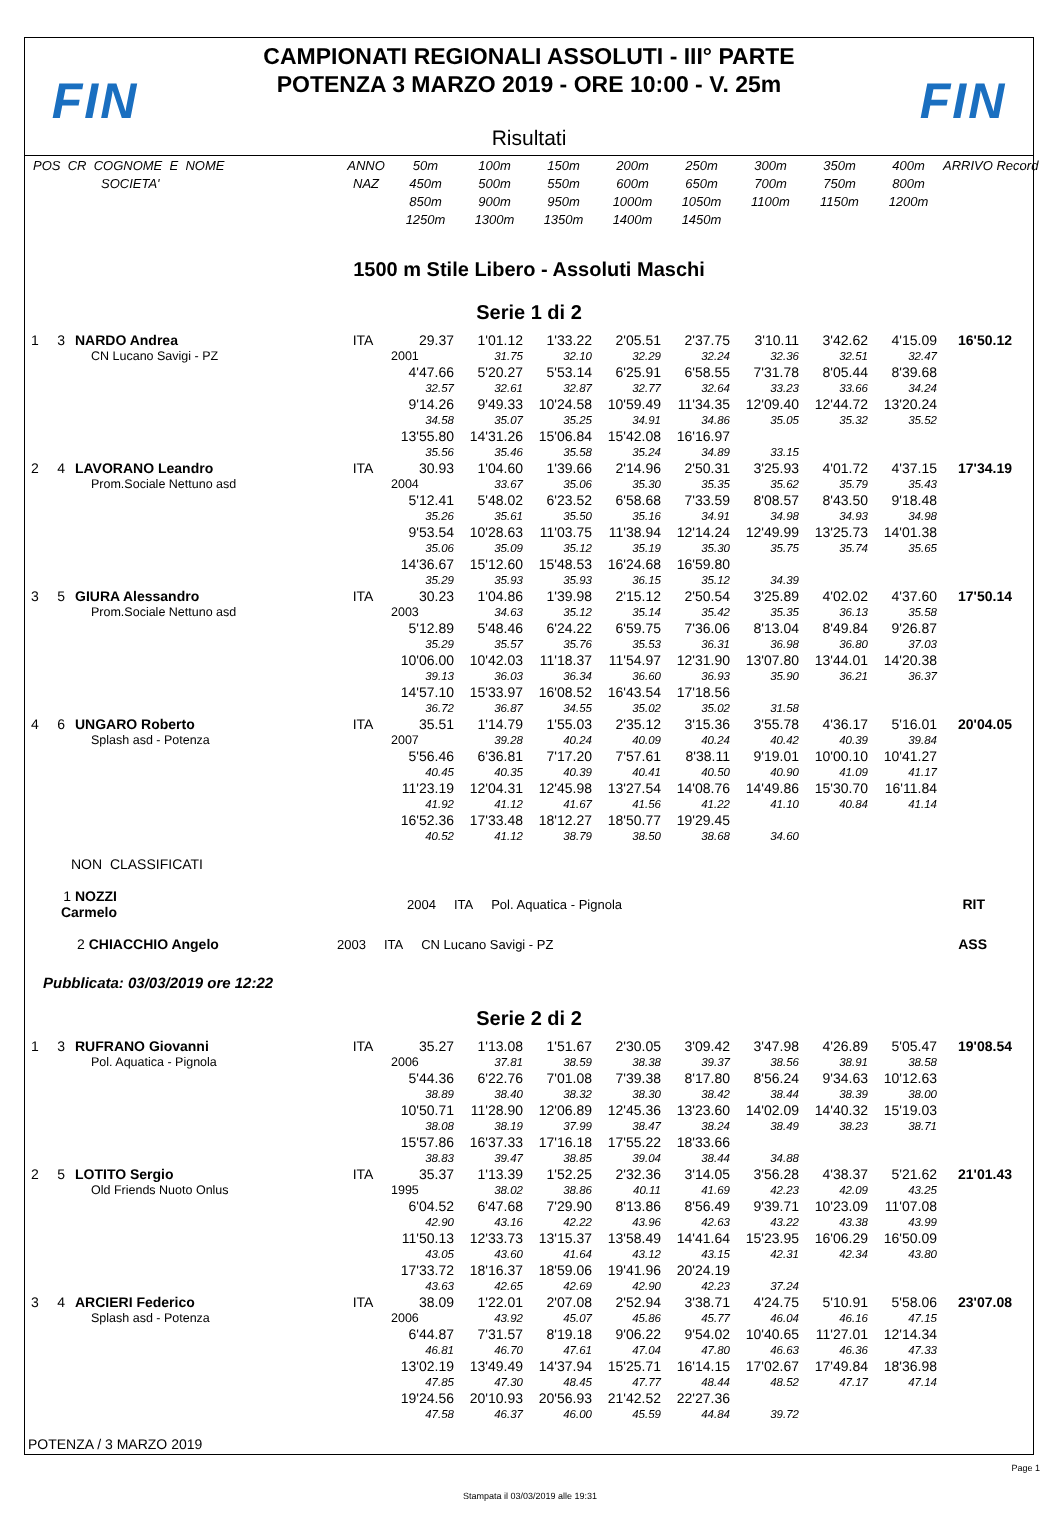FIN
CAMPIONATI REGIONALI ASSOLUTI - III° PARTE
POTENZA 3 MARZO 2019 - ORE 10:00 - V. 25m
Risultati
FIN
| POS CR COGNOME E NOME | ANNO | 50m | 100m | 150m | 200m | 250m | 300m | 350m | 400m | ARRIVO Record |
| SOCIETA' | NAZ | 450m | 500m | 550m | 600m | 650m | 700m | 750m | 800m | |
| | | 850m | 900m | 950m | 1000m | 1050m | 1100m | 1150m | 1200m | |
| | | 1250m | 1300m | 1350m | 1400m | 1450m | | | | |
1500 m Stile Libero - Assoluti Maschi
Serie 1 di 2
| 1 | 3 | NARDO Andrea | ITA | 29.37 | 1'01.12 | 1'33.22 | 2'05.51 | 2'37.75 | 3'10.11 | 3'42.62 | 4'15.09 | 16'50.12 |
| | | CN Lucano Savigi - PZ | | 2001 | 31.75 | 32.10 | 32.29 | 32.24 | 32.36 | 32.51 | 32.47 | |
| | | | | 4'47.66 | 5'20.27 | 5'53.14 | 6'25.91 | 6'58.55 | 7'31.78 | 8'05.44 | 8'39.68 | |
| | | | | 32.57 | 32.61 | 32.87 | 32.77 | 32.64 | 33.23 | 33.66 | 34.24 | |
| | | | | 9'14.26 | 9'49.33 | 10'24.58 | 10'59.49 | 11'34.35 | 12'09.40 | 12'44.72 | 13'20.24 | |
| | | | | 34.58 | 35.07 | 35.25 | 34.91 | 34.86 | 35.05 | 35.32 | 35.52 | |
| | | | | 13'55.80 | 14'31.26 | 15'06.84 | 15'42.08 | 16'16.97 | | | | |
| | | | | 35.56 | 35.46 | 35.58 | 35.24 | 34.89 | 33.15 | | | |
| 2 | 4 | LAVORANO Leandro | ITA | 30.93 | 1'04.60 | 1'39.66 | 2'14.96 | 2'50.31 | 3'25.93 | 4'01.72 | 4'37.15 | 17'34.19 |
| | | Prom.Sociale Nettuno asd | | 2004 | 33.67 | 35.06 | 35.30 | 35.35 | 35.62 | 35.79 | 35.43 | |
| | | | | 5'12.41 | 5'48.02 | 6'23.52 | 6'58.68 | 7'33.59 | 8'08.57 | 8'43.50 | 9'18.48 | |
| | | | | 35.26 | 35.61 | 35.50 | 35.16 | 34.91 | 34.98 | 34.93 | 34.98 | |
| | | | | 9'53.54 | 10'28.63 | 11'03.75 | 11'38.94 | 12'14.24 | 12'49.99 | 13'25.73 | 14'01.38 | |
| | | | | 35.06 | 35.09 | 35.12 | 35.19 | 35.30 | 35.75 | 35.74 | 35.65 | |
| | | | | 14'36.67 | 15'12.60 | 15'48.53 | 16'24.68 | 16'59.80 | | | | |
| | | | | 35.29 | 35.93 | 35.93 | 36.15 | 35.12 | 34.39 | | | |
| 3 | 5 | GIURA Alessandro | ITA | 30.23 | 1'04.86 | 1'39.98 | 2'15.12 | 2'50.54 | 3'25.89 | 4'02.02 | 4'37.60 | 17'50.14 |
| | | Prom.Sociale Nettuno asd | | 2003 | 34.63 | 35.12 | 35.14 | 35.42 | 35.35 | 36.13 | 35.58 | |
| | | | | 5'12.89 | 5'48.46 | 6'24.22 | 6'59.75 | 7'36.06 | 8'13.04 | 8'49.84 | 9'26.87 | |
| | | | | 35.29 | 35.57 | 35.76 | 35.53 | 36.31 | 36.98 | 36.80 | 37.03 | |
| | | | | 10'06.00 | 10'42.03 | 11'18.37 | 11'54.97 | 12'31.90 | 13'07.80 | 13'44.01 | 14'20.38 | |
| | | | | 39.13 | 36.03 | 36.34 | 36.60 | 36.93 | 35.90 | 36.21 | 36.37 | |
| | | | | 14'57.10 | 15'33.97 | 16'08.52 | 16'43.54 | 17'18.56 | | | | |
| | | | | 36.72 | 36.87 | 34.55 | 35.02 | 35.02 | 31.58 | | | |
| 4 | 6 | UNGARO Roberto | ITA | 35.51 | 1'14.79 | 1'55.03 | 2'35.12 | 3'15.36 | 3'55.78 | 4'36.17 | 5'16.01 | 20'04.05 |
| | | Splash asd - Potenza | | 2007 | 39.28 | 40.24 | 40.09 | 40.24 | 40.42 | 40.39 | 39.84 | |
| | | | | 5'56.46 | 6'36.81 | 7'17.20 | 7'57.61 | 8'38.11 | 9'19.01 | 10'00.10 | 10'41.27 | |
| | | | | 40.45 | 40.35 | 40.39 | 40.41 | 40.50 | 40.90 | 41.09 | 41.17 | |
| | | | | 11'23.19 | 12'04.31 | 12'45.98 | 13'27.54 | 14'08.76 | 14'49.86 | 15'30.70 | 16'11.84 | |
| | | | | 41.92 | 41.12 | 41.67 | 41.56 | 41.22 | 41.10 | 40.84 | 41.14 | |
| | | | | 16'52.36 | 17'33.48 | 18'12.27 | 18'50.77 | 19'29.45 | | | | |
| | | | | 40.52 | 41.12 | 38.79 | 38.50 | 38.68 | 34.60 | | | |
NON CLASSIFICATI
1 NOZZI Carmelo 2004 ITA Pol. Aquatica - Pignola RIT
2 CHIACCHIO Angelo 2003 ITA CN Lucano Savigi - PZ ASS
Pubblicata: 03/03/2019 ore 12:22
Serie 2 di 2
| 1 | 3 | RUFRANO Giovanni | ITA | 35.27 | 1'13.08 | 1'51.67 | 2'30.05 | 3'09.42 | 3'47.98 | 4'26.89 | 5'05.47 | 19'08.54 |
| | | Pol. Aquatica - Pignola | | 2006 | 37.81 | 38.59 | 38.38 | 39.37 | 38.56 | 38.91 | 38.58 | |
| | | | | 5'44.36 | 6'22.76 | 7'01.08 | 7'39.38 | 8'17.80 | 8'56.24 | 9'34.63 | 10'12.63 | |
| | | | | 38.89 | 38.40 | 38.32 | 38.30 | 38.42 | 38.44 | 38.39 | 38.00 | |
| | | | | 10'50.71 | 11'28.90 | 12'06.89 | 12'45.36 | 13'23.60 | 14'02.09 | 14'40.32 | 15'19.03 | |
| | | | | 38.08 | 38.19 | 37.99 | 38.47 | 38.24 | 38.49 | 38.23 | 38.71 | |
| | | | | 15'57.86 | 16'37.33 | 17'16.18 | 17'55.22 | 18'33.66 | | | | |
| | | | | 38.83 | 39.47 | 38.85 | 39.04 | 38.44 | 34.88 | | | |
| 2 | 5 | LOTITO Sergio | ITA | 35.37 | 1'13.39 | 1'52.25 | 2'32.36 | 3'14.05 | 3'56.28 | 4'38.37 | 5'21.62 | 21'01.43 |
| | | Old Friends Nuoto Onlus | | 1995 | 38.02 | 38.86 | 40.11 | 41.69 | 42.23 | 42.09 | 43.25 | |
| | | | | 6'04.52 | 6'47.68 | 7'29.90 | 8'13.86 | 8'56.49 | 9'39.71 | 10'23.09 | 11'07.08 | |
| | | | | 42.90 | 43.16 | 42.22 | 43.96 | 42.63 | 43.22 | 43.38 | 43.99 | |
| | | | | 11'50.13 | 12'33.73 | 13'15.37 | 13'58.49 | 14'41.64 | 15'23.95 | 16'06.29 | 16'50.09 | |
| | | | | 43.05 | 43.60 | 41.64 | 43.12 | 43.15 | 42.31 | 42.34 | 43.80 | |
| | | | | 17'33.72 | 18'16.37 | 18'59.06 | 19'41.96 | 20'24.19 | | | | |
| | | | | 43.63 | 42.65 | 42.69 | 42.90 | 42.23 | 37.24 | | | |
| 3 | 4 | ARCIERI Federico | ITA | 38.09 | 1'22.01 | 2'07.08 | 2'52.94 | 3'38.71 | 4'24.75 | 5'10.91 | 5'58.06 | 23'07.08 |
| | | Splash asd - Potenza | | 2006 | 43.92 | 45.07 | 45.86 | 45.77 | 46.04 | 46.16 | 47.15 | |
| | | | | 6'44.87 | 7'31.57 | 8'19.18 | 9'06.22 | 9'54.02 | 10'40.65 | 11'27.01 | 12'14.34 | |
| | | | | 46.81 | 46.70 | 47.61 | 47.04 | 47.80 | 46.63 | 46.36 | 47.33 | |
| | | | | 13'02.19 | 13'49.49 | 14'37.94 | 15'25.71 | 16'14.15 | 17'02.67 | 17'49.84 | 18'36.98 | |
| | | | | 47.85 | 47.30 | 48.45 | 47.77 | 48.44 | 48.52 | 47.17 | 47.14 | |
| | | | | 19'24.56 | 20'10.93 | 20'56.93 | 21'42.52 | 22'27.36 | | | | |
| | | | | 47.58 | 46.37 | 46.00 | 45.59 | 44.84 | 39.72 | | | |
POTENZA / 3 MARZO 2019
Page 1
Stampata il 03/03/2019 alle 19:31